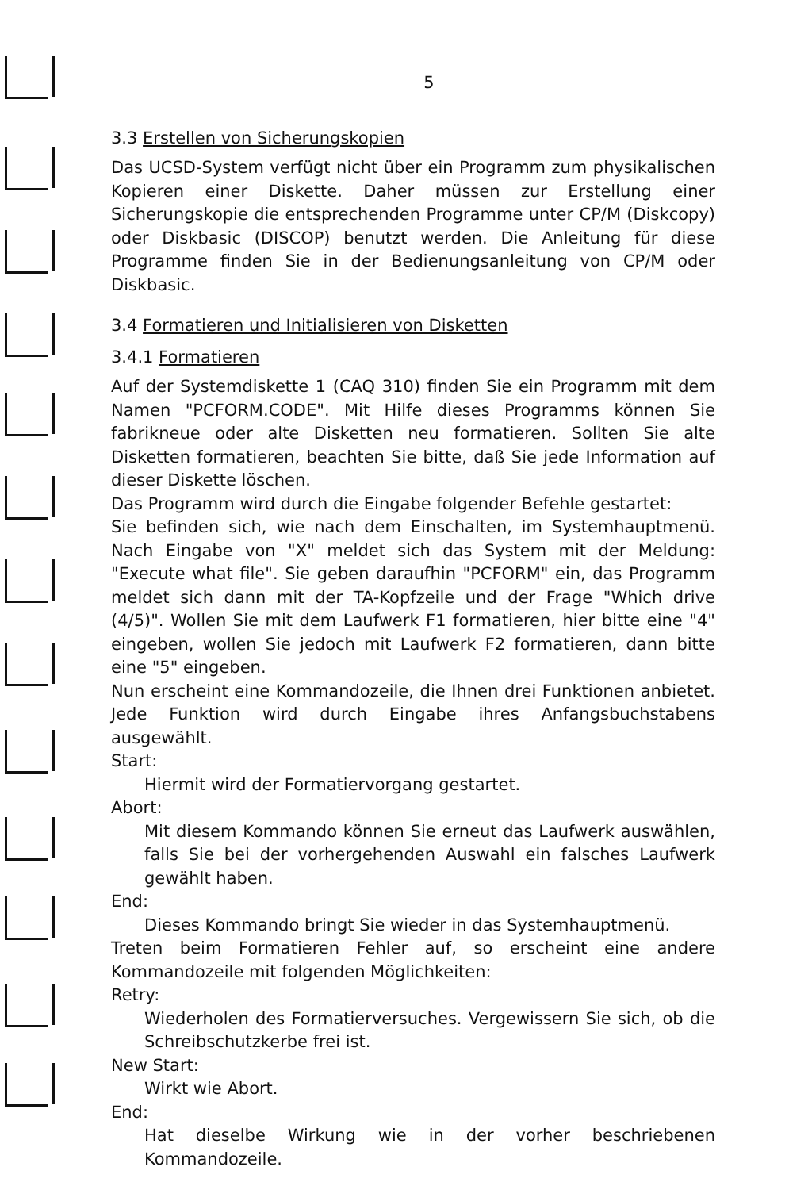5
3.3 Erstellen von Sicherungskopien
Das UCSD-System verfügt nicht über ein Programm zum physikalischen Kopieren einer Diskette. Daher müssen zur Erstellung einer Sicherungskopie die entsprechenden Programme unter CP/M (Diskcopy) oder Diskbasic (DISCOP) benutzt werden. Die Anleitung für diese Programme finden Sie in der Bedienungsanleitung von CP/M oder Diskbasic.
3.4 Formatieren und Initialisieren von Disketten
3.4.1 Formatieren
Auf der Systemdiskette 1 (CAQ 310) finden Sie ein Programm mit dem Namen "PCFORM.CODE". Mit Hilfe dieses Programms können Sie fabrikneue oder alte Disketten neu formatieren. Sollten Sie alte Disketten formatieren, beachten Sie bitte, daß Sie jede Information auf dieser Diskette löschen.
Das Programm wird durch die Eingabe folgender Befehle gestartet:
Sie befinden sich, wie nach dem Einschalten, im Systemhauptmenü. Nach Eingabe von "X" meldet sich das System mit der Meldung: "Execute what file". Sie geben daraufhin "PCFORM" ein, das Programm meldet sich dann mit der TA-Kopfzeile und der Frage "Which drive (4/5)". Wollen Sie mit dem Laufwerk F1 formatieren, hier bitte eine "4" eingeben, wollen Sie jedoch mit Laufwerk F2 formatieren, dann bitte eine "5" eingeben.
Nun erscheint eine Kommandozeile, die Ihnen drei Funktionen anbietet. Jede Funktion wird durch Eingabe ihres Anfangsbuchstabens ausgewählt.
Start:
Hiermit wird der Formatiervorgang gestartet.
Abort:
Mit diesem Kommando können Sie erneut das Laufwerk auswählen, falls Sie bei der vorhergehenden Auswahl ein falsches Laufwerk gewählt haben.
End:
Dieses Kommando bringt Sie wieder in das Systemhauptmenü.
Treten beim Formatieren Fehler auf, so erscheint eine andere Kommandozeile mit folgenden Möglichkeiten:
Retry:
Wiederholen des Formatierversuches. Vergewissern Sie sich, ob die Schreibschutzkerbe frei ist.
New Start:
Wirkt wie Abort.
End:
Hat dieselbe Wirkung wie in der vorher beschriebenen Kommandozeile.